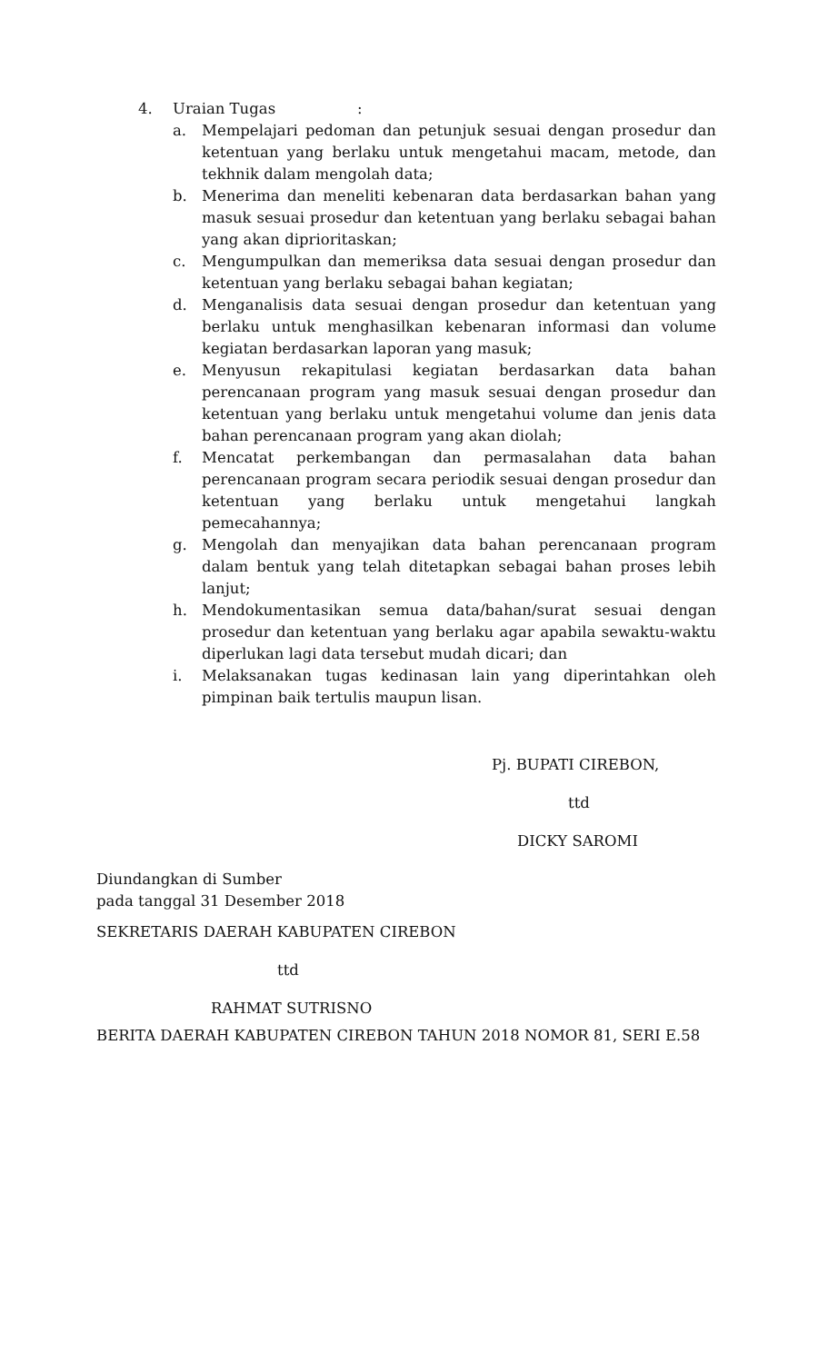4. Uraian Tugas:
a. Mempelajari pedoman dan petunjuk sesuai dengan prosedur dan ketentuan yang berlaku untuk mengetahui macam, metode, dan tekhnik dalam mengolah data;
b. Menerima dan meneliti kebenaran data berdasarkan bahan yang masuk sesuai prosedur dan ketentuan yang berlaku sebagai bahan yang akan diprioritaskan;
c. Mengumpulkan dan memeriksa data sesuai dengan prosedur dan ketentuan yang berlaku sebagai bahan kegiatan;
d. Menganalisis data sesuai dengan prosedur dan ketentuan yang berlaku untuk menghasilkan kebenaran informasi dan volume kegiatan berdasarkan laporan yang masuk;
e. Menyusun rekapitulasi kegiatan berdasarkan data bahan perencanaan program yang masuk sesuai dengan prosedur dan ketentuan yang berlaku untuk mengetahui volume dan jenis data bahan perencanaan program yang akan diolah;
f. Mencatat perkembangan dan permasalahan data bahan perencanaan program secara periodik sesuai dengan prosedur dan ketentuan yang berlaku untuk mengetahui langkah pemecahannya;
g. Mengolah dan menyajikan data bahan perencanaan program dalam bentuk yang telah ditetapkan sebagai bahan proses lebih lanjut;
h. Mendokumentasikan semua data/bahan/surat sesuai dengan prosedur dan ketentuan yang berlaku agar apabila sewaktu-waktu diperlukan lagi data tersebut mudah dicari; dan
i. Melaksanakan tugas kedinasan lain yang diperintahkan oleh pimpinan baik tertulis maupun lisan.
Pj. BUPATI CIREBON,
ttd
DICKY SAROMI
Diundangkan di Sumber
pada tanggal 31 Desember 2018
SEKRETARIS DAERAH KABUPATEN CIREBON
ttd
RAHMAT SUTRISNO
BERITA DAERAH KABUPATEN CIREBON TAHUN 2018 NOMOR 81, SERI E.58